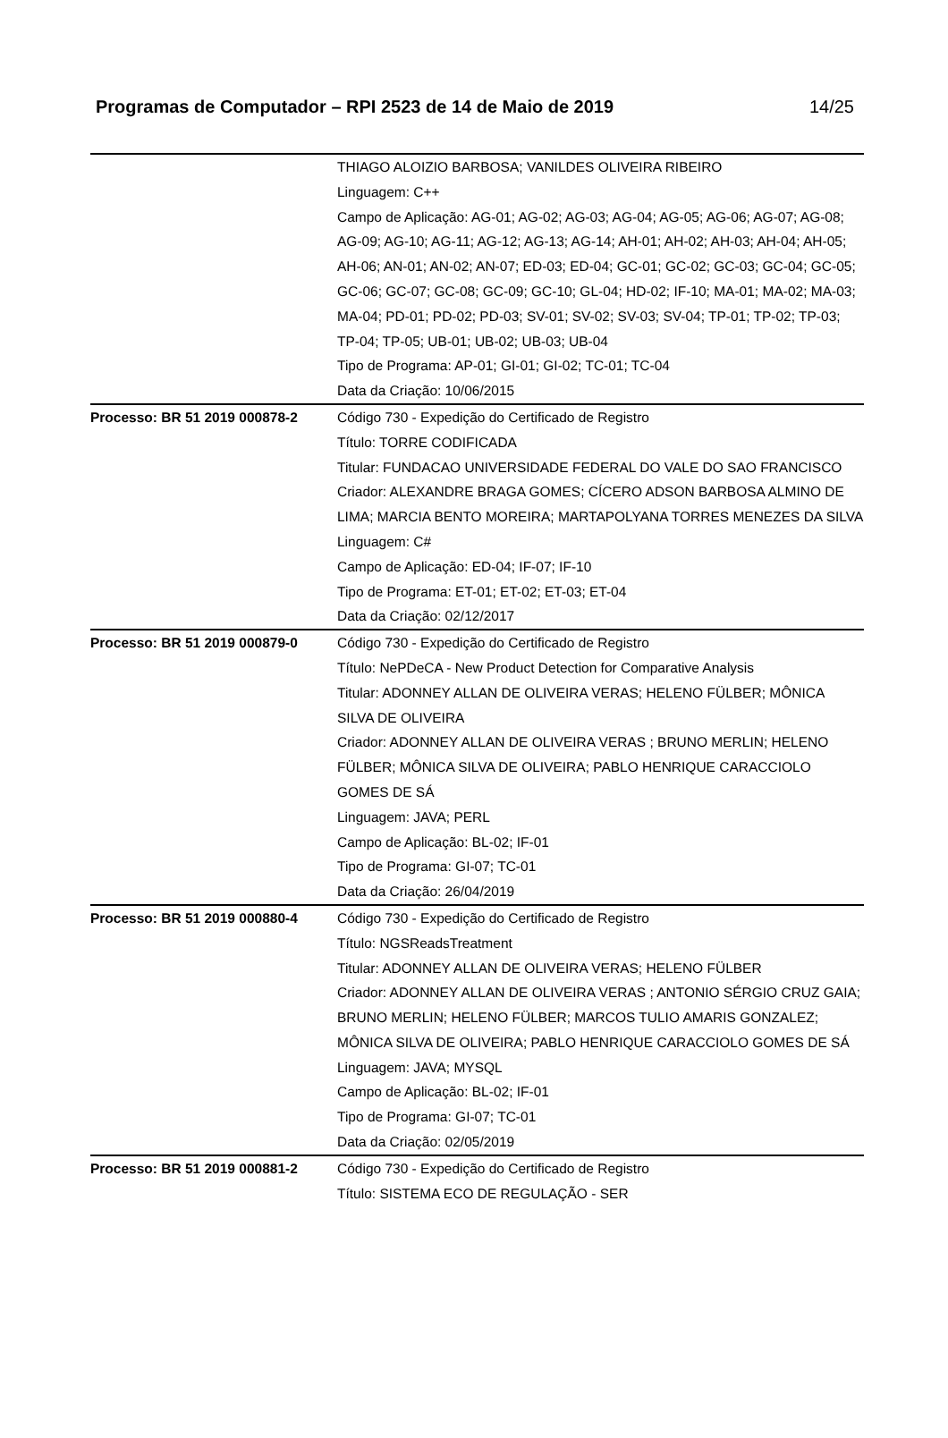Programas de Computador – RPI 2523 de 14 de Maio de 2019 14/25
| | THIAGO ALOIZIO BARBOSA; VANILDES OLIVEIRA RIBEIRO Linguagem: C++ Campo de Aplicação: AG-01; AG-02; AG-03; AG-04; AG-05; AG-06; AG-07; AG-08; AG-09; AG-10; AG-11; AG-12; AG-13; AG-14; AH-01; AH-02; AH-03; AH-04; AH-05; AH-06; AN-01; AN-02; AN-07; ED-03; ED-04; GC-01; GC-02; GC-03; GC-04; GC-05; GC-06; GC-07; GC-08; GC-09; GC-10; GL-04; HD-02; IF-10; MA-01; MA-02; MA-03; MA-04; PD-01; PD-02; PD-03; SV-01; SV-02; SV-03; SV-04; TP-01; TP-02; TP-03; TP-04; TP-05; UB-01; UB-02; UB-03; UB-04 Tipo de Programa: AP-01; GI-01; GI-02; TC-01; TC-04 Data da Criação: 10/06/2015 |
| Processo: BR 51 2019 000878-2 | Código 730 - Expedição do Certificado de Registro Título: TORRE CODIFICADA Titular: FUNDACAO UNIVERSIDADE FEDERAL DO VALE DO SAO FRANCISCO Criador: ALEXANDRE BRAGA GOMES; CÍCERO ADSON BARBOSA ALMINO DE LIMA; MARCIA BENTO MOREIRA; MARTAPOLYANA TORRES MENEZES DA SILVA Linguagem: C# Campo de Aplicação: ED-04; IF-07; IF-10 Tipo de Programa: ET-01; ET-02; ET-03; ET-04 Data da Criação: 02/12/2017 |
| Processo: BR 51 2019 000879-0 | Código 730 - Expedição do Certificado de Registro Título: NePDeCA - New Product Detection for Comparative Analysis Titular: ADONNEY ALLAN DE OLIVEIRA VERAS; HELENO FÜLBER; MÔNICA SILVA DE OLIVEIRA Criador: ADONNEY ALLAN DE OLIVEIRA VERAS ; BRUNO MERLIN; HELENO FÜLBER; MÔNICA SILVA DE OLIVEIRA; PABLO HENRIQUE CARACCIOLO GOMES DE SÁ Linguagem: JAVA; PERL Campo de Aplicação: BL-02; IF-01 Tipo de Programa: GI-07; TC-01 Data da Criação: 26/04/2019 |
| Processo: BR 51 2019 000880-4 | Código 730 - Expedição do Certificado de Registro Título: NGSReadsTreatment Titular: ADONNEY ALLAN DE OLIVEIRA VERAS; HELENO FÜLBER Criador: ADONNEY ALLAN DE OLIVEIRA VERAS ; ANTONIO SÉRGIO CRUZ GAIA; BRUNO MERLIN; HELENO FÜLBER; MARCOS TULIO AMARIS GONZALEZ; MÔNICA SILVA DE OLIVEIRA; PABLO HENRIQUE CARACCIOLO GOMES DE SÁ Linguagem: JAVA; MYSQL Campo de Aplicação: BL-02; IF-01 Tipo de Programa: GI-07; TC-01 Data da Criação: 02/05/2019 |
| Processo: BR 51 2019 000881-2 | Código 730 - Expedição do Certificado de Registro Título: SISTEMA ECO DE REGULAÇÃO - SER |